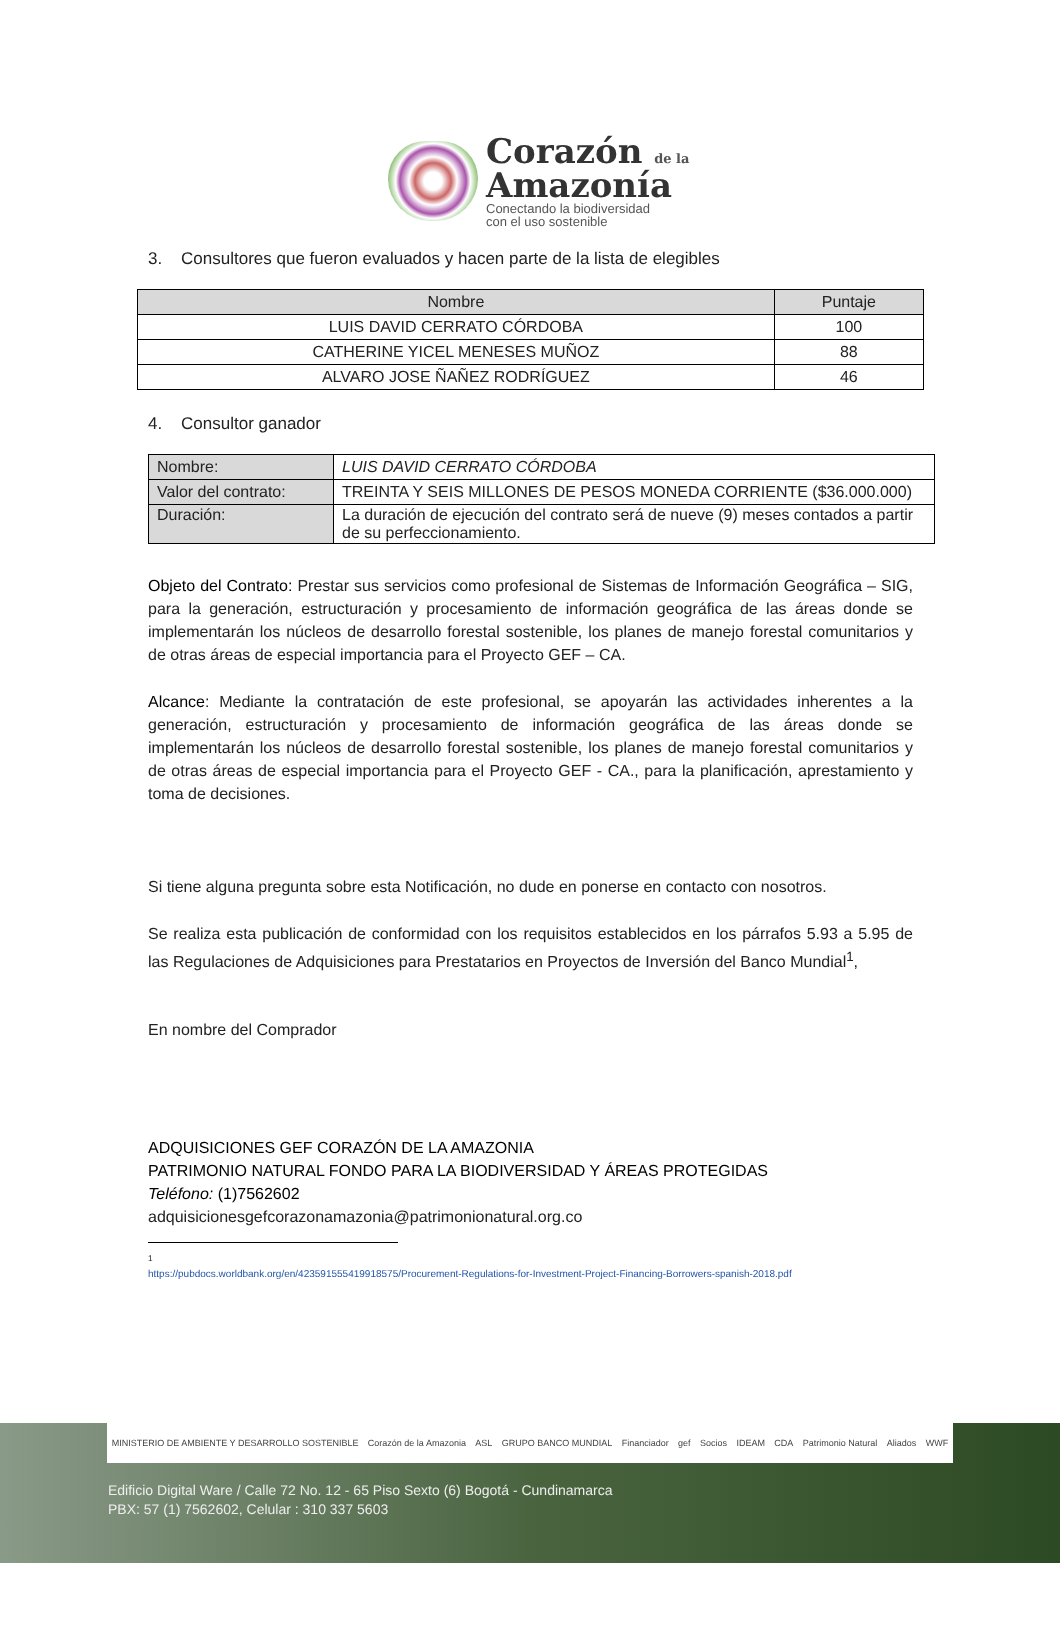Corazón de la
Amazonía
Conectando la biodiversidad
con el uso sostenible
3. Consultores que fueron evaluados y hacen parte de la lista de elegibles
| Nombre | Puntaje |
| --- | --- |
| LUIS DAVID CERRATO CÓRDOBA | 100 |
| CATHERINE YICEL MENESES MUÑOZ | 88 |
| ALVARO JOSE ÑAÑEZ RODRÍGUEZ | 46 |
4. Consultor ganador
| Nombre: | LUIS DAVID CERRATO CÓRDOBA |
| Valor del contrato: | TREINTA Y SEIS MILLONES DE PESOS MONEDA CORRIENTE ($36.000.000) |
| Duración: | La duración de ejecución del contrato será de nueve (9) meses contados a partir de su perfeccionamiento. |
Objeto del Contrato: Prestar sus servicios como profesional de Sistemas de Información Geográfica – SIG, para la generación, estructuración y procesamiento de información geográfica de las áreas donde se implementarán los núcleos de desarrollo forestal sostenible, los planes de manejo forestal comunitarios y de otras áreas de especial importancia para el Proyecto GEF – CA.
Alcance: Mediante la contratación de este profesional, se apoyarán las actividades inherentes a la generación, estructuración y procesamiento de información geográfica de las áreas donde se implementarán los núcleos de desarrollo forestal sostenible, los planes de manejo forestal comunitarios y de otras áreas de especial importancia para el Proyecto GEF - CA., para la planificación, aprestamiento y toma de decisiones.
Si tiene alguna pregunta sobre esta Notificación, no dude en ponerse en contacto con nosotros.
Se realiza esta publicación de conformidad con los requisitos establecidos en los párrafos 5.93 a 5.95 de las Regulaciones de Adquisiciones para Prestatarios en Proyectos de Inversión del Banco Mundial<sup>1</sup>,
En nombre del Comprador
ADQUISICIONES GEF CORAZÓN DE LA AMAZONIA
PATRIMONIO NATURAL FONDO PARA LA BIODIVERSIDAD Y ÁREAS PROTEGIDAS
Teléfono: (1)7562602
adquisicionesgefcorazonamazonia@patrimonionatural.org.co
<sup>1</sup> https://pubdocs.worldbank.org/en/423591555419918575/Procurement-Regulations-for-Investment-Project-Financing-Borrowers-spanish-2018.pdf
MINISTERIO DE AMBIENTE Y DESARROLLO SOSTENIBLE Corazón de la Amazonia ASL GRUPO BANCO MUNDIAL Financiador gef Socios IDEAM CDA Patrimonio Natural Aliados WWF
Edificio Digital Ware / Calle 72 No. 12 - 65 Piso Sexto (6) Bogotá - Cundinamarca
PBX: 57 (1) 7562602, Celular : 310 337 5603